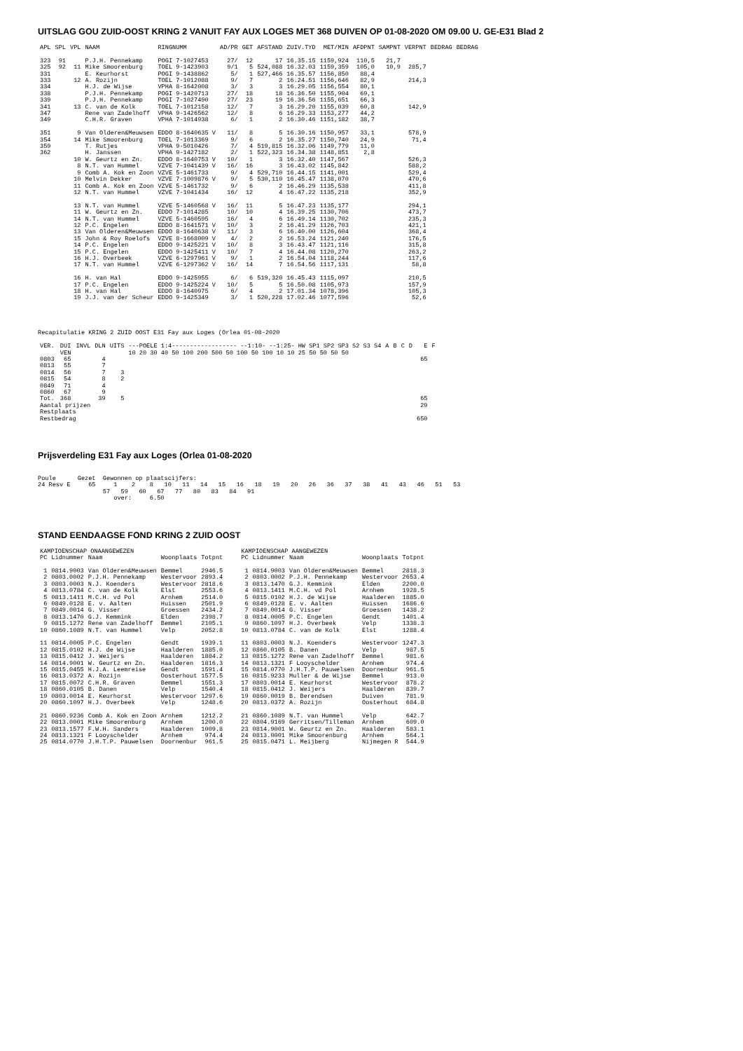UITSLAG GOU ZUID-OOST KRING 2 VANUIT FAY AUX LOGES MET 368 DUIVEN OP 01-08-2020 OM 09.00 U. GE-E31 Blad 2
| APL | SPL | VPL | NAAM | RINGNUMM | AD/PR | GET | AFSTAND | ZUIV.TYD | MET/MIN | AFDPNT | SAMPNT | VERPNT | BEDRAG | BEDRAG |
| --- | --- | --- | --- | --- | --- | --- | --- | --- | --- | --- | --- | --- | --- | --- |
| 323 | 91 | | P.J.H. Pennekamp | POGI 7-1027453 | 27/ | 12 | 17 | 16.35.15 | 1159,924 | 110,5 | 21,7 | | | |
| 325 | 92 | 11 | Mike Smoorenburg | TOEL 9-1423903 | 9/1 | 5 | 524,088 | 16.32.03 | 1159,359 | 105,0 | 10,9 | 285,7 | | |
| 331 | | | E. Keurhorst | POGI 9-1438862 | 5/ | 1 | 527,466 | 16.35.57 | 1156,850 | 88,4 | | | | |
| 333 | | 12 | A. Rozijn | TOEL 7-1012088 | 9/ | 7 | 2 | 16.24.51 | 1156,646 | 82,9 | | 214,3 | | |
| 334 | | | H.J. de Wijse | VPHA 8-1642008 | 3/ | 3 | 3 | 16.29.05 | 1156,554 | 80,1 | | | | |
| 338 | | | P.J.H. Pennekamp | POGI 9-1420713 | 27/ | 18 | 18 | 16.36.50 | 1155,904 | 69,1 | | | | |
| 339 | | | P.J.H. Pennekamp | POGI 7-1027490 | 27/ | 23 | 19 | 16.36.56 | 1155,651 | 66,3 | | | | |
| 341 | | 13 | C. van de Kolk | TOEL 7-1012158 | 12/ | 7 | 3 | 16.29.20 | 1155,039 | 60,8 | | 142,9 | | |
| 347 | | | Rene van Zadelhoff | VPHA 9-1426562 | 12/ | 8 | 6 | 16.29.33 | 1153,277 | 44,2 | | | | |
| 349 | | | C.H.R. Graven | VPHA 7-1014938 | 6/ | 1 | 2 | 16.30.46 | 1151,182 | 38,7 | | | | |
| 351 | | 9 | Van Olderen&Meuwsen | EDDO 8-1640635 V | 11/ | 8 | 5 | 16.30.16 | 1150,957 | 33,1 | | 578,9 | | |
| 354 | | 14 | Mike Smoorenburg | TOEL 7-1013369 | 9/ | 6 | 2 | 16.35.27 | 1150,740 | 24,9 | | 71,4 | | |
| 359 | | | T. Rutjes | VPHA 9-5010426 | 7/ | 4 | 519,815 | 16.32.06 | 1149,779 | 11,0 | | | | |
| 362 | | | H. Janssen | VPHA 9-1427182 | 2/ | 1 | 522,323 | 16.34.38 | 1148,851 | 2,8 | | | | |
| | | 10 | W. Geurtz en Zn. | EDDO 8-1640753 V | 10/ | 1 | 3 | 16.32.40 | 1147,567 | | | 526,3 | | |
| | | 8 | N.T. van Hummel | VZVE 7-1041439 V | 16/ | 16 | 3 | 16.43.02 | 1145,842 | | | 588,2 | | |
| | | 9 | Comb A. Kok en Zoon | VZVE 5-1461733 | 9/ | 4 | 529,710 | 16.44.15 | 1141,001 | | | 529,4 | | |
| | | 10 | Melvin Dekker | VZVE 7-1009876 V | 9/ | 5 | 530,110 | 16.45.47 | 1138,070 | | | 470,6 | | |
| | | 11 | Comb A. Kok en Zoon | VZVE 5-1461732 | 9/ | 6 | 2 | 16.46.29 | 1135,538 | | | 411,8 | | |
| | | 12 | N.T. van Hummel | VZVE 7-1041434 | 16/ | 12 | 4 | 16.47.22 | 1135,218 | | | 352,9 | | |
| | | 13 | N.T. van Hummel | VZVE 5-1460568 V | 16/ | 11 | 5 | 16.47.23 | 1135,177 | | | 294,1 | | |
| | | 11 | W. Geurtz en Zn. | EDDO 7-1014285 | 10/ | 10 | 4 | 16.39.25 | 1130,706 | | | 473,7 | | |
| | | 14 | N.T. van Hummel | VZVE 5-1460595 | 16/ | 4 | 6 | 16.49.14 | 1130,702 | | | 235,3 | | |
| | | 12 | P.C. Engelen | EDDO 8-1641571 V | 10/ | 3 | 2 | 16.41.29 | 1126,703 | | | 421,1 | | |
| | | 13 | Van Olderen&Meuwsen | EDDO 8-1640638 V | 11/ | 3 | 6 | 16.40.00 | 1126,604 | | | 368,4 | | |
| | | 15 | John & Roy Roelofs | VZVE 8-1668009 V | 4/ | 2 | 2 | 16.53.24 | 1121,240 | | | 176,5 | | |
| | | 14 | P.C. Engelen | EDDO 9-1425221 V | 10/ | 8 | 3 | 16.43.47 | 1121,116 | | | 315,8 | | |
| | | 15 | P.C. Engelen | EDDO 9-1425411 V | 10/ | 7 | 4 | 16.44.08 | 1120,270 | | | 263,2 | | |
| | | 16 | H.J. Overbeek | VZVE 6-1297961 V | 9/ | 1 | 2 | 16.54.04 | 1118,244 | | | 117,6 | | |
| | | 17 | N.T. van Hummel | VZVE 6-1297362 V | 16/ | 14 | 7 | 16.54.56 | 1117,131 | | | 58,8 | | |
| | | 16 | H. van Hal | EDDO 9-1425955 | 6/ | 6 | 519,320 | 16.45.43 | 1115,097 | | | 210,5 | | |
| | | 17 | P.C. Engelen | EDDO 9-1425224 V | 10/ | 5 | 5 | 16.50.08 | 1105,973 | | | 157,9 | | |
| | | 18 | H. van Hal | EDDO 8-1640975 | 6/ | 4 | 2 | 17.01.34 | 1078,396 | | | 105,3 | | |
| | | 19 | J.J. van der Scheur | EDDO 9-1425349 | 3/ | 1 | 520,228 | 17.02.46 | 1077,596 | | | 52,6 | | |
Recapitulatie KRING 2 ZUID OOST E31 Fay aux Loges (Orlea 01-08-2020
| VER. | DUI VEN | INVL | DLN | UITS | ---POELE 1:4------------------ --1:10- --1:25- HW SP1 SP2 SP3 S2 S3 S4 10 20 30 40 50 100 200 500 50 100 50 100 10 10 25 50 50 50 50 | A | B | C | D | E | F |
| --- | --- | --- | --- | --- | --- | --- | --- | --- | --- | --- | --- |
| 0803 | 65 | | 4 | | | | | | | 65 | |
| 0813 | 55 | | 7 | | | | | | | | |
| 0814 | 56 | | 7 | 3 | | | | | | | |
| 0815 | 54 | | 8 | 2 | | | | | | | |
| 0849 | 71 | | 4 | | | | | | | | |
| 0860 | 67 | | 9 | | | | | | | | |
| Tot. | 368 | | 39 | 5 | | | | | | 65 | |
| Aantal prijzen | | | | | | | | | | 29 | |
| Restplaats | | | | | | | | | | | |
| Restbedrag | | | | | | | | | | 650 | |
Prijsverdeling E31 Fay aux Loges (Orlea 01-08-2020
Poule Gezet Gewonnen op plaatscijfers:
24 Resv E 65 1 2 8 10 11 14 15 16 18 19 20 26 36 37 38 41 43 46 51 53
57 59 60 67 77 80 83 84 91
over: 6.50
STAND EENDAAGSE FOND KRING 2 ZUID OOST
| KAMPIOENSCHAP ONAANGEWEZEN | | | | |
| --- | --- | --- | --- | --- |
| PC | Lidnummer | Naam | Woonplaats | Totpnt |
| 1 | 0814.9003 | Van Olderen&Meuwsen | Bemmel | 2946.5 |
| 2 | 0803.0002 | P.J.H. Pennekamp | Westervoor | 2893.4 |
| 3 | 0803.0003 | N.J. Koenders | Westervoor | 2818.6 |
| 4 | 0813.0784 | C. van de Kolk | Elst | 2553.6 |
| 5 | 0813.1411 | M.C.H. vd Pol | Arnhem | 2514.0 |
| 6 | 0849.0128 | E. v. Aalten | Huissen | 2501.9 |
| 7 | 0849.0014 | G. Visser | Groessen | 2434.2 |
| 8 | 0813.1470 | G.J. Kemmink | Elden | 2398.7 |
| 9 | 0815.1272 | Rene van Zadelhoff | Bemmel | 2105.1 |
| 10 | 0860.1089 | N.T. van Hummel | Velp | 2052.8 |
| 11 | 0814.0005 | P.C. Engelen | Gendt | 1939.1 |
| 12 | 0815.0102 | H.J. de Wijse | Haalderen | 1885.0 |
| 13 | 0815.0412 | J. Weijers | Haalderen | 1884.2 |
| 14 | 0814.9001 | W. Geurtz en Zn. | Haalderen | 1816.3 |
| 15 | 0815.0455 | H.J.A. Leemreise | Gendt | 1591.4 |
| 16 | 0813.0372 | A. Rozijn | Oosterhout | 1577.5 |
| 17 | 0815.0072 | C.H.R. Graven | Bemmel | 1551.3 |
| 18 | 0860.0105 | B. Danen | Velp | 1540.4 |
| 19 | 0803.0014 | E. Keurhorst | Westervoor | 1297.6 |
| 20 | 0860.1097 | H.J. Overbeek | Velp | 1248.6 |
| 21 | 0860.9236 | Comb A. Kok en Zoon | Arnhem | 1212.2 |
| 22 | 0813.0001 | Mike Smoorenburg | Arnhem | 1200.0 |
| 23 | 0813.1577 | F.W.H. Sanders | Haalderen | 1009.8 |
| 24 | 0813.1321 | F Looyschelder | Arnhem | 974.4 |
| 25 | 0814.0770 | J.H.T.P. Pauwelsen | Doornenbur | 961.5 |
| KAMPIOENSCHAP AANGEWEZEN | | | | |
| --- | --- | --- | --- | --- |
| PC | Lidnummer | Naam | Woonplaats | Totpnt |
| 1 | 0814.9003 | Van Olderen&Meuwsen | Bemmel | 2818.3 |
| 2 | 0803.0002 | P.J.H. Pennekamp | Westervoor | 2653.4 |
| 3 | 0813.1470 | G.J. Kemmink | Elden | 2200.0 |
| 4 | 0813.1411 | M.C.H. vd Pol | Arnhem | 1928.5 |
| 5 | 0815.0102 | H.J. de Wijse | Haalderen | 1885.0 |
| 6 | 0849.0128 | E. v. Aalten | Huissen | 1686.6 |
| 7 | 0849.0014 | G. Visser | Groessen | 1438.2 |
| 8 | 0814.0005 | P.C. Engelen | Gendt | 1401.4 |
| 9 | 0860.1097 | H.J. Overbeek | Velp | 1338.3 |
| 10 | 0813.0784 | C. van de Kolk | Elst | 1288.4 |
| 11 | 0803.0003 | N.J. Koenders | Westervoor | 1247.3 |
| 12 | 0860.0105 | B. Danen | Velp | 987.5 |
| 13 | 0815.1272 | Rene van Zadelhoff | Bemmel | 981.6 |
| 14 | 0813.1321 | F Looyschelder | Arnhem | 974.4 |
| 15 | 0814.0770 | J.H.T.P. Pauwelsen | Doornenbur | 961.5 |
| 16 | 0815.9233 | Muller & de Wijse | Bemmel | 913.0 |
| 17 | 0803.0014 | E. Keurhorst | Westervoor | 878.2 |
| 18 | 0815.0412 | J. Weijers | Haalderen | 839.7 |
| 19 | 0860.0019 | B. Berendsen | Duiven | 781.9 |
| 20 | 0813.0372 | A. Rozijn | Oosterhout | 684.8 |
| 21 | 0860.1089 | N.T. van Hummel | Velp | 642.7 |
| 22 | 0804.9169 | Gerritsen/Tilleman | Arnhem | 609.0 |
| 23 | 0814.9001 | W. Geurtz en Zn. | Haalderen | 583.1 |
| 24 | 0813.0001 | Mike Smoorenburg | Arnhem | 564.1 |
| 25 | 0815.0471 | L. Meijberg | Nijmegen R | 544.9 |